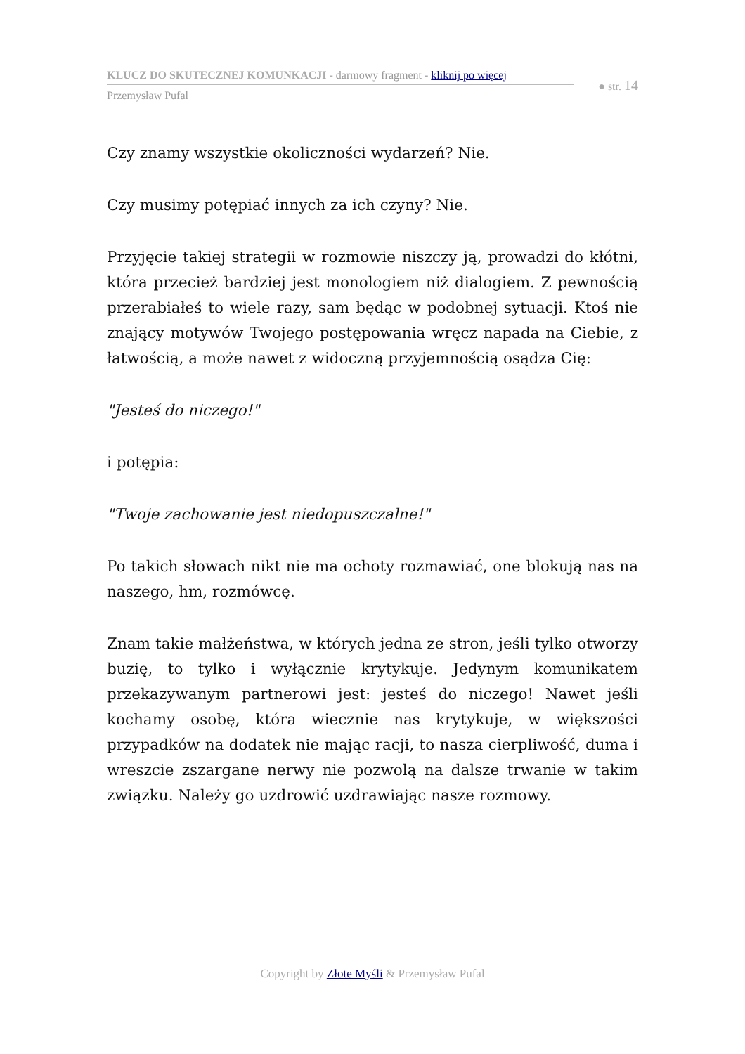KLUCZ DO SKUTECZNEJ KOMUNKACJI - darmowy fragment - kliknij po więcej
Przemysław Pufal
● str. 14
Czy znamy wszystkie okoliczności wydarzeń? Nie.
Czy musimy potępiać innych za ich czyny? Nie.
Przyjęcie takiej strategii w rozmowie niszczy ją, prowadzi do kłótni, która przecież bardziej jest monologiem niż dialogiem. Z pewnością przerabiałeś to wiele razy, sam będąc w podobnej sytuacji. Ktoś nie znający motywów Twojego postępowania wręcz napada na Ciebie, z łatwością, a może nawet z widoczną przyjemnością osądza Cię:
"Jesteś do niczego!"
i potępia:
"Twoje zachowanie jest niedopuszczalne!"
Po takich słowach nikt nie ma ochoty rozmawiać, one blokują nas na naszego, hm, rozmówcę.
Znam takie małżeństwa, w których jedna ze stron, jeśli tylko otworzy buzię, to tylko i wyłącznie krytykuje. Jedynym komunikatem przekazywanym partnerowi jest: jesteś do niczego! Nawet jeśli kochamy osobę, która wiecznie nas krytykuje, w większości przypadków na dodatek nie mając racji, to nasza cierpliwość, duma i wreszcie zszargane nerwy nie pozwolą na dalsze trwanie w takim związku. Należy go uzdrowić uzdrawiając nasze rozmowy.
Copyright by Złote Myśli & Przemysław Pufal